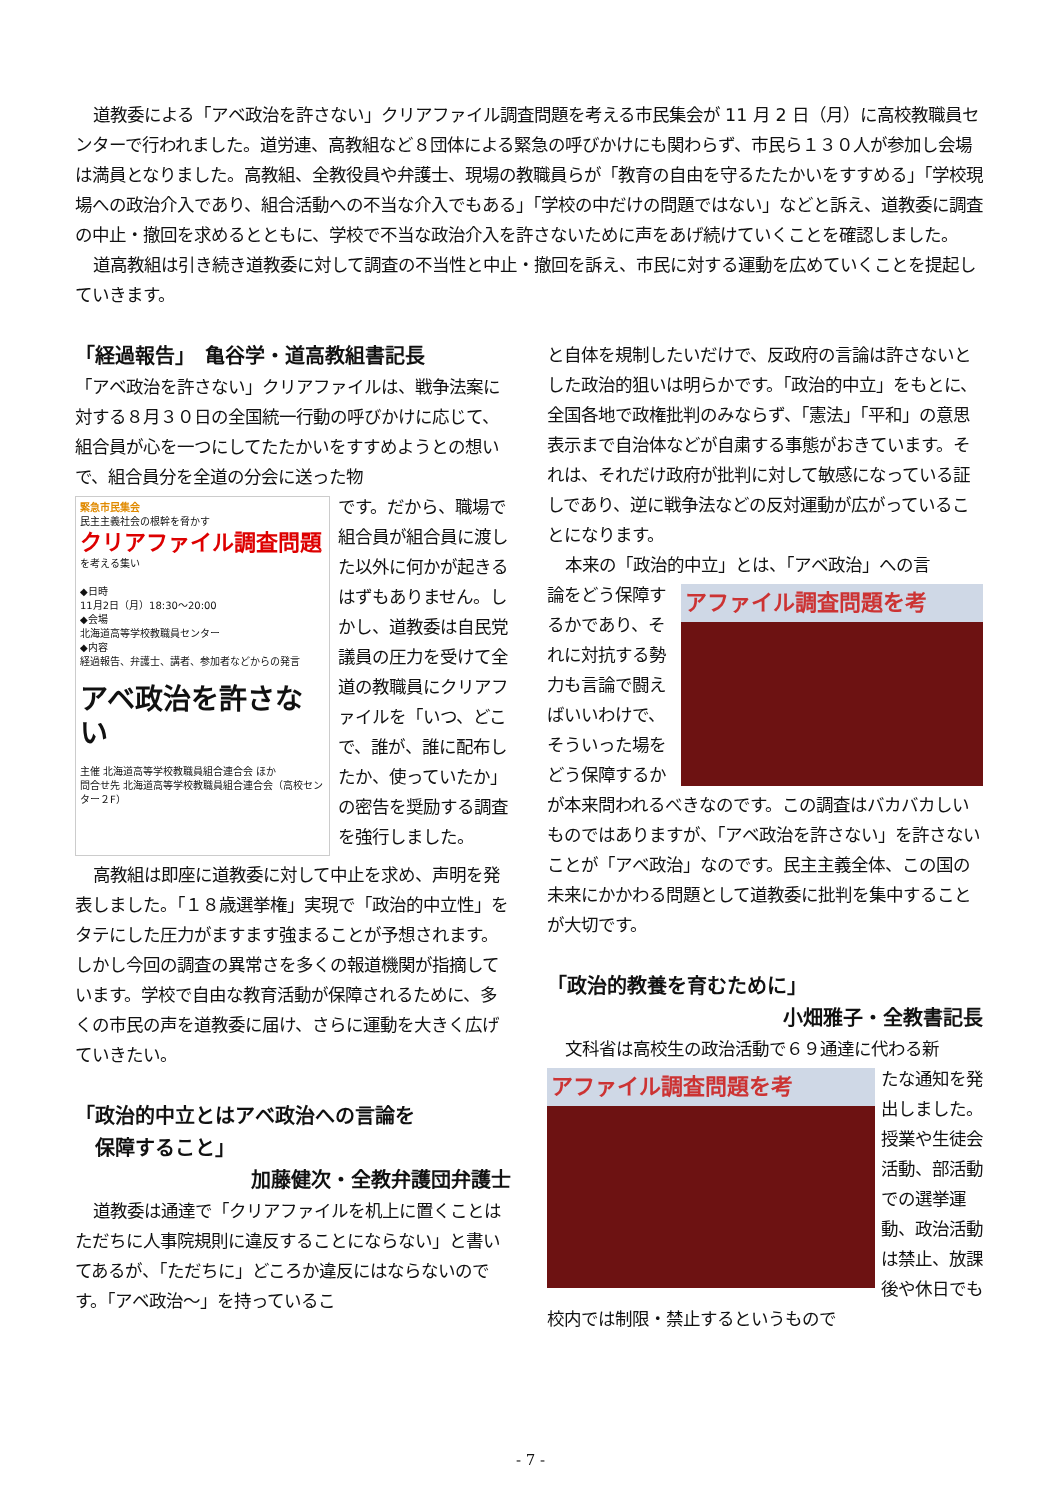道教委による「アベ政治を許さない」クリアファイル調査問題を考える市民集会が 11 月 2 日（月）に高校教職員センターで行われました。道労連、高教組など８団体による緊急の呼びかけにも関わらず、市民ら１３０人が参加し会場は満員となりました。高教組、全教役員や弁護士、現場の教職員らが「教育の自由を守るたたかいをすすめる」「学校現場への政治介入であり、組合活動への不当な介入でもある」「学校の中だけの問題ではない」などと訴え、道教委に調査の中止・撤回を求めるとともに、学校で不当な政治介入を許さないために声をあげ続けていくことを確認しました。
道高教組は引き続き道教委に対して調査の不当性と中止・撤回を訴え、市民に対する運動を広めていくことを提起していきます。
「経過報告」　亀谷学・道高教組書記長
「アベ政治を許さない」クリアファイルは、戦争法案に対する８月３０日の全国統一行動の呼びかけに応じて、組合員が心を一つにしてたたかいをすすめようとの想いで、組合員分を全道の分会に送った物
緊急市民集会
民主主義社会の根幹を脅かす
クリアファイル調査問題
を考える集い
◆日時
11月2日（月）18:30〜20:00
◆会場
北海道高等学校教職員センター
◆内容
経過報告、弁護士、講者、参加者などからの発言
アベ政治を許さない
主催 北海道高等学校教職員組合連合会 ほか
問合せ先 北海道高等学校教職員組合連合会（高校センター２F）
です。だから、職場で組合員が組合員に渡した以外に何かが起きるはずもありません。しかし、道教委は自民党議員の圧力を受けて全道の教職員にクリアファイルを「いつ、どこで、誰が、誰に配布したか、使っていたか」の密告を奨励する調査を強行しました。
高教組は即座に道教委に対して中止を求め、声明を発表しました。「１８歳選挙権」実現で「政治的中立性」をタテにした圧力がますます強まることが予想されます。しかし今回の調査の異常さを多くの報道機関が指摘しています。学校で自由な教育活動が保障されるために、多くの市民の声を道教委に届け、さらに運動を大きく広げていきたい。
「政治的中立とはアベ政治への言論を
　保障すること」
加藤健次・全教弁護団弁護士
道教委は通達で「クリアファイルを机上に置くことはただちに人事院規則に違反することにならない」と書いてあるが、「ただちに」どころか違反にはならないのです。「アベ政治～」を持っているこ
と自体を規制したいだけで、反政府の言論は許さないとした政治的狙いは明らかです。「政治的中立」をもとに、全国各地で政権批判のみならず、「憲法」「平和」の意思表示まで自治体などが自粛する事態がおきています。それは、それだけ政府が批判に対して敏感になっている証しであり、逆に戦争法などの反対運動が広がっていることになります。
本来の「政治的中立」とは、「アベ政治」への言
アファイル調査問題を考
論をどう保障するかであり、それに対抗する勢力も言論で闘えばいいわけで、そういった場をどう保障するかが本来問われるべきなのです。この調査はバカバカしいものではありますが、「アベ政治を許さない」を許さないことが「アベ政治」なのです。民主主義全体、この国の未来にかかわる問題として道教委に批判を集中することが大切です。
「政治的教養を育むために」
小畑雅子・全教書記長
文科省は高校生の政治活動で６９通達に代わる新
アファイル調査問題を考
たな通知を発出しました。授業や生徒会活動、部活動での選挙運動、政治活動は禁止、放課後や休日でも校内では制限・禁止するというもので
- 7 -